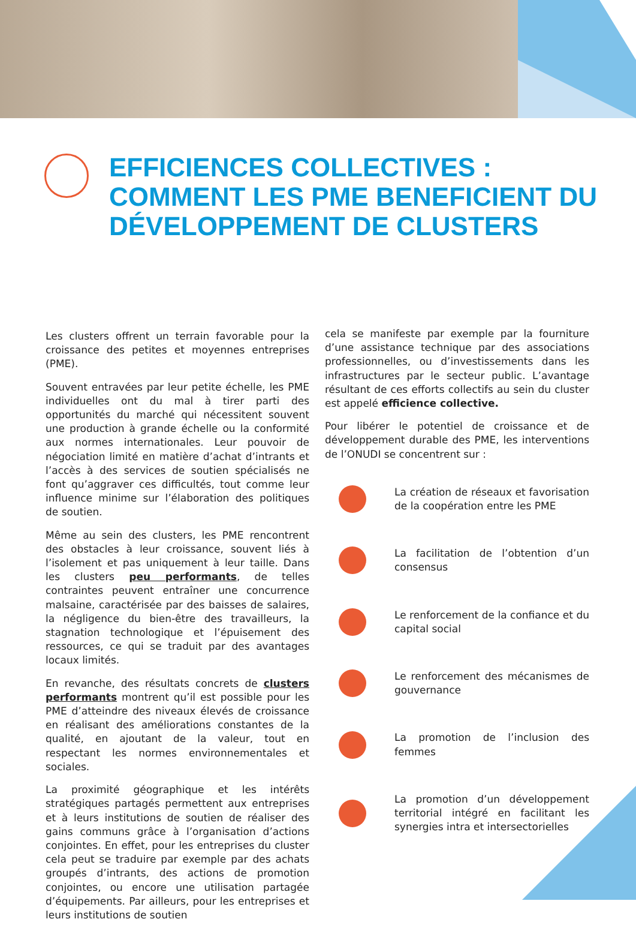EFFICIENCES COLLECTIVES :
COMMENT LES PME BENEFICIENT DU
DÉVELOPPEMENT DE CLUSTERS
Les clusters offrent un terrain favorable pour la croissance des petites et moyennes entreprises (PME).
Souvent entravées par leur petite échelle, les PME individuelles ont du mal à tirer parti des opportunités du marché qui nécessitent souvent une production à grande échelle ou la conformité aux normes internationales. Leur pouvoir de négociation limité en matière d’achat d’intrants et l’accès à des services de soutien spécialisés ne font qu’aggraver ces difficultés, tout comme leur influence minime sur l’élaboration des politiques de soutien.
Même au sein des clusters, les PME rencontrent des obstacles à leur croissance, souvent liés à l’isolement et pas uniquement à leur taille. Dans les clusters peu performants, de telles contraintes peuvent entraîner une concurrence malsaine, caractérisée par des baisses de salaires, la négligence du bien-être des travailleurs, la stagnation technologique et l’épuisement des ressources, ce qui se traduit par des avantages locaux limités.
En revanche, des résultats concrets de clusters performants montrent qu’il est possible pour les PME d’atteindre des niveaux élevés de croissance en réalisant des améliorations constantes de la qualité, en ajoutant de la valeur, tout en respectant les normes environnementales et sociales.
La proximité géographique et les intérêts stratégiques partagés permettent aux entreprises et à leurs institutions de soutien de réaliser des gains communs grâce à l’organisation d’actions conjointes. En effet, pour les entreprises du cluster cela peut se traduire par exemple par des achats groupés d’intrants, des actions de promotion conjointes, ou encore une utilisation partagée d’équipements. Par ailleurs, pour les entreprises et leurs institutions de soutien
cela se manifeste par exemple par la fourniture d’une assistance technique par des associations professionnelles, ou d’investissements dans les infrastructures par le secteur public. L’avantage résultant de ces efforts collectifs au sein du cluster est appelé efficience collective.
Pour libérer le potentiel de croissance et de développement durable des PME, les interventions de l’ONUDI se concentrent sur :
La création de réseaux et favorisation de la coopération entre les PME
La facilitation de l’obtention d’un consensus
Le renforcement de la confiance et du capital social
Le renforcement des mécanismes de gouvernance
La promotion de l’inclusion des femmes
La promotion d’un développement territorial intégré en facilitant les synergies intra et intersectorielles